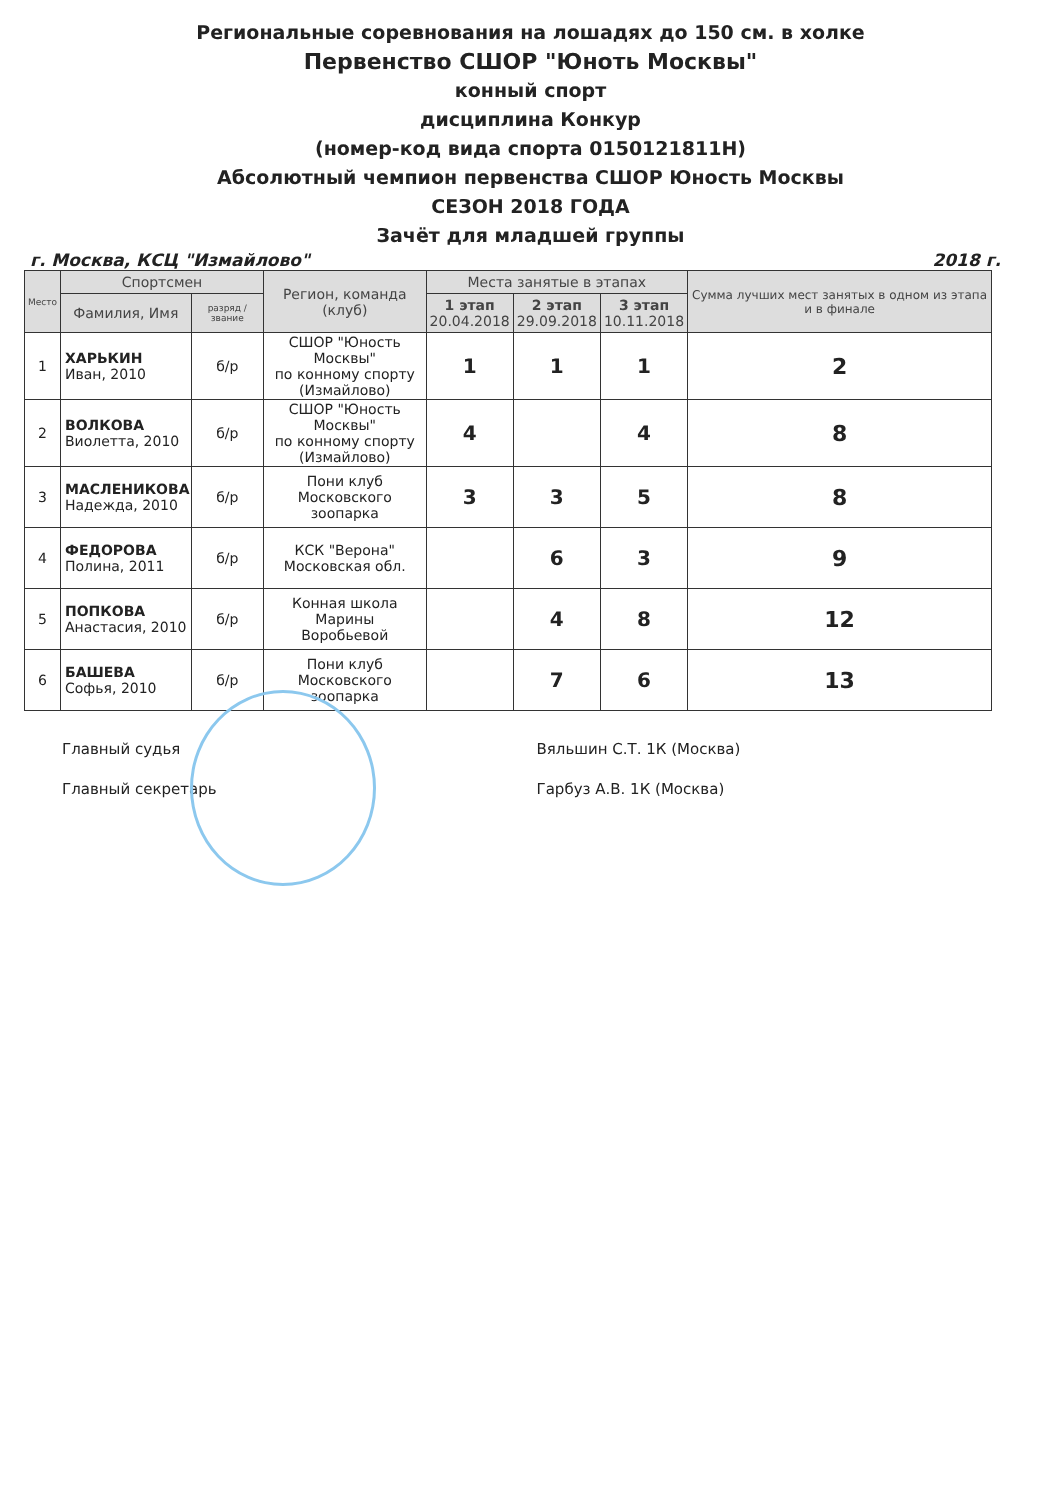Региональные соревнования на лошадях до 150 см. в холке
Первенство СШОР "Юноть Москвы"
конный спорт
дисциплина Конкур
(номер-код вида спорта 0150121811Н)
Абсолютный чемпион первенства СШОР Юность Москвы
СЕЗОН 2018 ГОДА
Зачёт для младшей группы
г. Москва, КСЦ "Измайлово" 2018 г.
| Место | Спортсмен | | Регион, команда (клуб) | Места занятые в этапах | | | Сумма лучших мест занятых в одном из этапа и в финале |
| --- | --- | --- | --- | --- | --- | --- | --- |
| | Фамилия, Имя | разряд / звание | | 1 этап 20.04.2018 | 2 этап 29.09.2018 | 3 этап 10.11.2018 | |
| 1 | ХАРЬКИН Иван, 2010 | б/р | СШОР "Юность Москвы" по конному спорту (Измайлово) | 1 | 1 | 1 | 2 |
| 2 | ВОЛКОВА Виолетта, 2010 | б/р | СШОР "Юность Москвы" по конному спорту (Измайлово) | 4 | | 4 | 8 |
| 3 | МАСЛЕНИКОВА Надежда, 2010 | б/р | Пони клуб Московского зоопарка | 3 | 3 | 5 | 8 |
| 4 | ФЕДОРОВА Полина, 2011 | б/р | КСК "Верона" Московская обл. | | 6 | 3 | 9 |
| 5 | ПОПКОВА Анастасия, 2010 | б/р | Конная школа Марины Воробьевой | | 4 | 8 | 12 |
| 6 | БАШЕВА Софья, 2010 | б/р | Пони клуб Московского зоопарка | | 7 | 6 | 13 |
Главный судья
Главный секретарь
Вяльшин С.Т. 1К (Москва)
Гарбуз А.В. 1К (Москва)